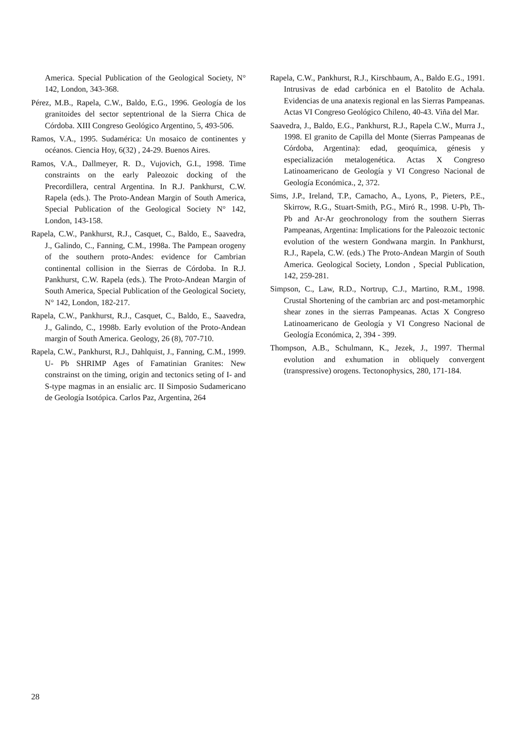America. Special Publication of the Geological Society, N° 142, London, 343-368.
Pérez, M.B., Rapela, C.W., Baldo, E.G., 1996. Geología de los granitoides del sector septentrional de la Sierra Chica de Córdoba. XIII Congreso Geológico Argentino, 5, 493-506.
Ramos, V.A., 1995. Sudamérica: Un mosaico de continentes y océanos. Ciencia Hoy, 6(32) , 24-29. Buenos Aires.
Ramos, V.A., Dallmeyer, R. D., Vujovich, G.I., 1998. Time constraints on the early Paleozoic docking of the Precordillera, central Argentina. In R.J. Pankhurst, C.W. Rapela (eds.). The Proto-Andean Margin of South America, Special Publication of the Geological Society N° 142, London, 143-158.
Rapela, C.W., Pankhurst, R.J., Casquet, C., Baldo, E., Saavedra, J., Galindo, C., Fanning, C.M., 1998a. The Pampean orogeny of the southern proto-Andes: evidence for Cambrian continental collision in the Sierras de Córdoba. In R.J. Pankhurst, C.W. Rapela (eds.). The Proto-Andean Margin of South America, Special Publication of the Geological Society, N° 142, London, 182-217.
Rapela, C.W., Pankhurst, R.J., Casquet, C., Baldo, E., Saavedra, J., Galindo, C., 1998b. Early evolution of the Proto-Andean margin of South America. Geology, 26 (8), 707-710.
Rapela, C.W., Pankhurst, R.J., Dahlquist, J., Fanning, C.M., 1999. U- Pb SHRIMP Ages of Famatinian Granites: New constrainst on the timing, origin and tectonics seting of I- and S-type magmas in an ensialic arc. II Simposio Sudamericano de Geología Isotópica. Carlos Paz, Argentina, 264
Rapela, C.W., Pankhurst, R.J., Kirschbaum, A., Baldo E.G., 1991. Intrusivas de edad carbónica en el Batolito de Achala. Evidencias de una anatexis regional en las Sierras Pampeanas. Actas VI Congreso Geológico Chileno, 40-43. Viña del Mar.
Saavedra, J., Baldo, E.G., Pankhurst, R.J., Rapela C.W., Murra J., 1998. El granito de Capilla del Monte (Sierras Pampeanas de Córdoba, Argentina): edad, geoquímica, génesis y especialización metalogenética. Actas X Congreso Latinoamericano de Geología y VI Congreso Nacional de Geología Económica., 2, 372.
Sims, J.P., Ireland, T.P., Camacho, A., Lyons, P., Pieters, P.E., Skirrow, R.G., Stuart-Smith, P.G., Miró R., 1998. U-Pb, Th-Pb and Ar-Ar geochronology from the southern Sierras Pampeanas, Argentina: Implications for the Paleozoic tectonic evolution of the western Gondwana margin. In Pankhurst, R.J., Rapela, C.W. (eds.) The Proto-Andean Margin of South America. Geological Society, London , Special Publication, 142, 259-281.
Simpson, C., Law, R.D., Nortrup, C.J., Martino, R.M., 1998. Crustal Shortening of the cambrian arc and post-metamorphic shear zones in the sierras Pampeanas. Actas X Congreso Latinoamericano de Geología y VI Congreso Nacional de Geología Económica, 2, 394 - 399.
Thompson, A.B., Schulmann, K., Jezek, J., 1997. Thermal evolution and exhumation in obliquely convergent (transpressive) orogens. Tectonophysics, 280, 171-184.
28